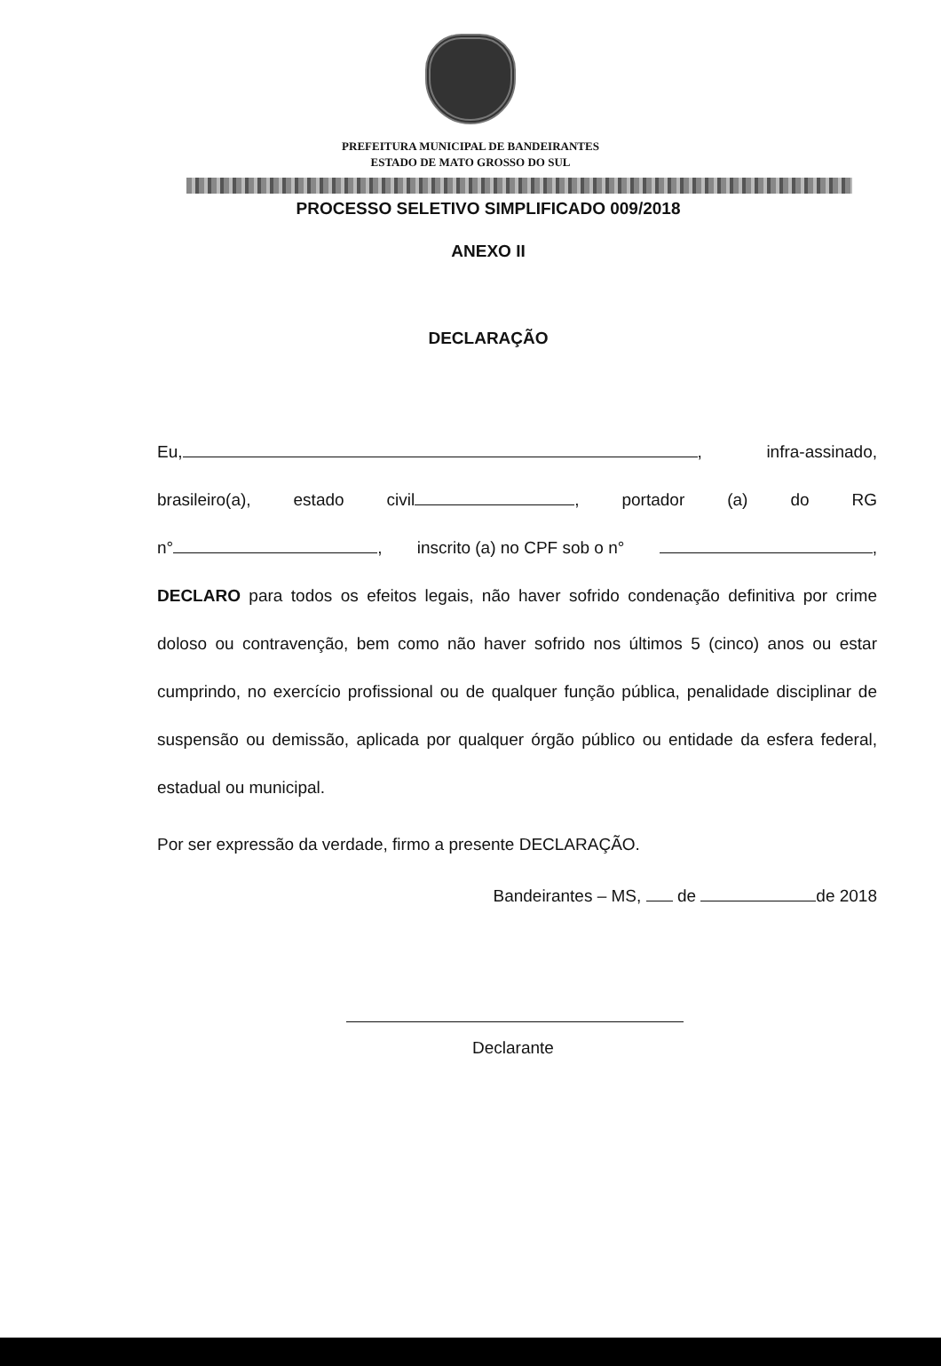PREFEITURA MUNICIPAL DE BANDEIRANTES
ESTADO DE MATO GROSSO DO SUL
PROCESSO SELETIVO SIMPLIFICADO 009/2018
ANEXO II
DECLARAÇÃO
Eu, , infra-assinado,
brasileiro(a), estado civil , portador (a) do RG
n° , inscrito (a) no CPF sob o n° ,
DECLARO para todos os efeitos legais, não haver sofrido condenação definitiva por crime doloso ou contravenção, bem como não haver sofrido nos últimos 5 (cinco) anos ou estar cumprindo, no exercício profissional ou de qualquer função pública, penalidade disciplinar de suspensão ou demissão, aplicada por qualquer órgão público ou entidade da esfera federal, estadual ou municipal.
Por ser expressão da verdade, firmo a presente DECLARAÇÃO.
Bandeirantes – MS, de de 2018
Declarante